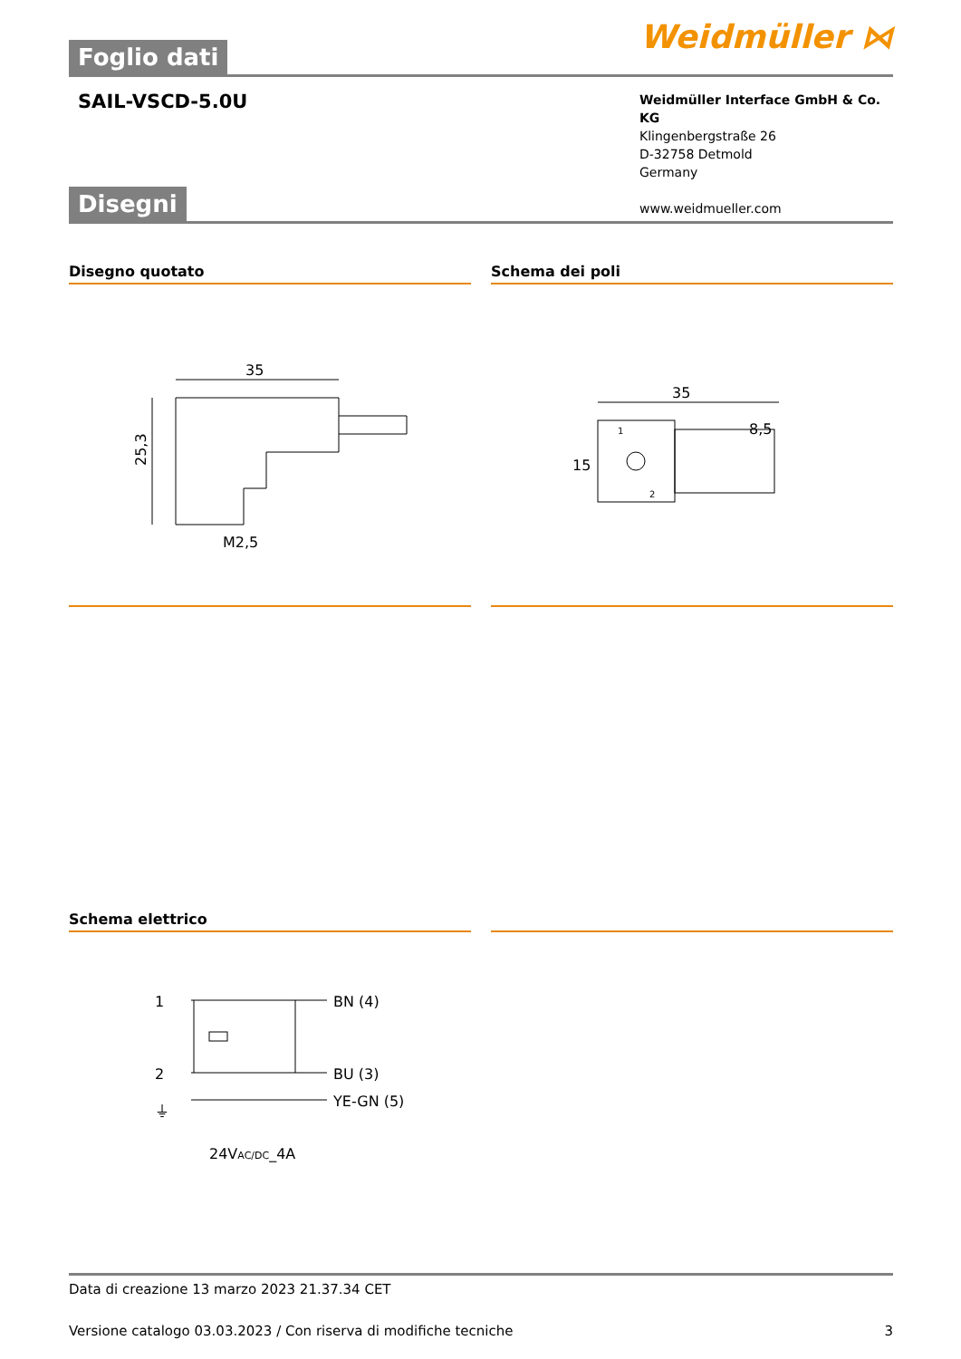Weidmüller ⋈
Foglio dati
SAIL-VSCD-5.0U
Weidmüller Interface GmbH & Co. KG
Klingenbergstraße 26
D-32758 Detmold
Germany
www.weidmueller.com
Disegni
Disegno quotato
35
25,3
M2,5
Schema dei poli
35
8,5
15
1
2
Schema elettrico
1
2
⏚
BN (4)
BU (3)
YE-GN (5)
24VAC/DC_4A
Data di creazione 13 marzo 2023 21.37.34 CET
Versione catalogo 03.03.2023 / Con riserva di modifiche tecniche 3